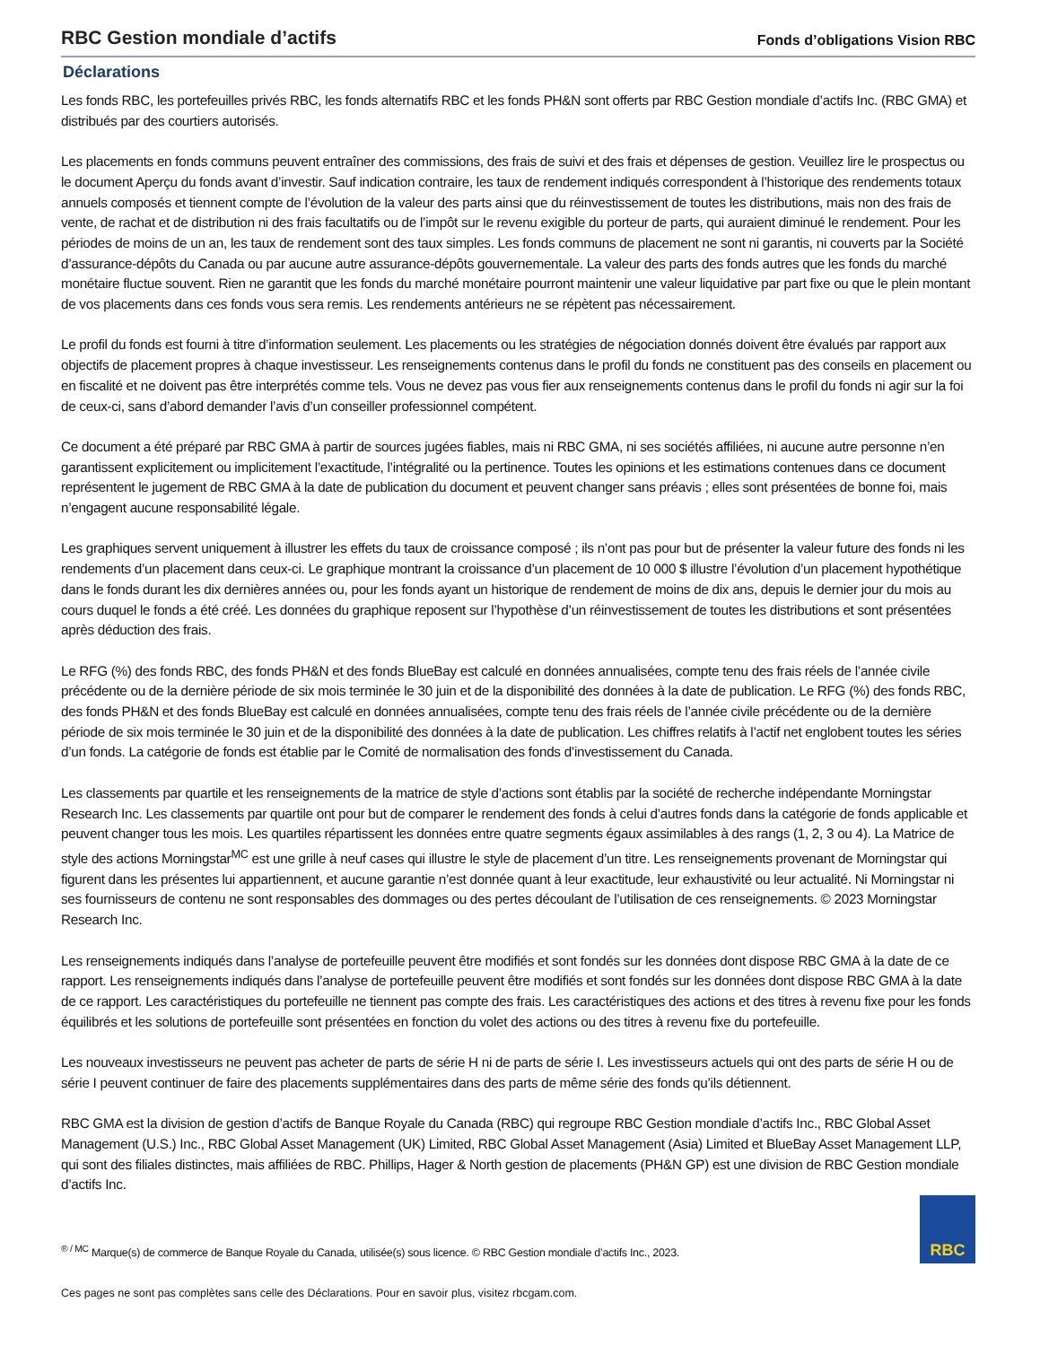RBC Gestion mondiale d’actifs
Fonds d’obligations Vision RBC
Déclarations
Les fonds RBC, les portefeuilles privés RBC, les fonds alternatifs RBC et les fonds PH&N sont offerts par RBC Gestion mondiale d’actifs Inc. (RBC GMA) et distribués par des courtiers autorisés.
Les placements en fonds communs peuvent entraîner des commissions, des frais de suivi et des frais et dépenses de gestion. Veuillez lire le prospectus ou le document Aperçu du fonds avant d’investir. Sauf indication contraire, les taux de rendement indiqués correspondent à l’historique des rendements totaux annuels composés et tiennent compte de l’évolution de la valeur des parts ainsi que du réinvestissement de toutes les distributions, mais non des frais de vente, de rachat et de distribution ni des frais facultatifs ou de l’impôt sur le revenu exigible du porteur de parts, qui auraient diminué le rendement. Pour les périodes de moins de un an, les taux de rendement sont des taux simples. Les fonds communs de placement ne sont ni garantis, ni couverts par la Société d’assurance-dépôts du Canada ou par aucune autre assurance-dépôts gouvernementale. La valeur des parts des fonds autres que les fonds du marché monétaire fluctue souvent. Rien ne garantit que les fonds du marché monétaire pourront maintenir une valeur liquidative par part fixe ou que le plein montant de vos placements dans ces fonds vous sera remis. Les rendements antérieurs ne se répètent pas nécessairement.
Le profil du fonds est fourni à titre d’information seulement. Les placements ou les stratégies de négociation donnés doivent être évalués par rapport aux objectifs de placement propres à chaque investisseur. Les renseignements contenus dans le profil du fonds ne constituent pas des conseils en placement ou en fiscalité et ne doivent pas être interprétés comme tels. Vous ne devez pas vous fier aux renseignements contenus dans le profil du fonds ni agir sur la foi de ceux-ci, sans d’abord demander l’avis d’un conseiller professionnel compétent.
Ce document a été préparé par RBC GMA à partir de sources jugées fiables, mais ni RBC GMA, ni ses sociétés affiliées, ni aucune autre personne n’en garantissent explicitement ou implicitement l’exactitude, l’intégralité ou la pertinence. Toutes les opinions et les estimations contenues dans ce document représentent le jugement de RBC GMA à la date de publication du document et peuvent changer sans préavis ; elles sont présentées de bonne foi, mais n’engagent aucune responsabilité légale.
Les graphiques servent uniquement à illustrer les effets du taux de croissance composé ; ils n’ont pas pour but de présenter la valeur future des fonds ni les rendements d’un placement dans ceux-ci. Le graphique montrant la croissance d’un placement de 10 000 $ illustre l’évolution d’un placement hypothétique dans le fonds durant les dix dernières années ou, pour les fonds ayant un historique de rendement de moins de dix ans, depuis le dernier jour du mois au cours duquel le fonds a été créé. Les données du graphique reposent sur l’hypothèse d’un réinvestissement de toutes les distributions et sont présentées après déduction des frais.
Le RFG (%) des fonds RBC, des fonds PH&N et des fonds BlueBay est calculé en données annualisées, compte tenu des frais réels de l’année civile précédente ou de la dernière période de six mois terminée le 30 juin et de la disponibilité des données à la date de publication. Le RFG (%) des fonds RBC, des fonds PH&N et des fonds BlueBay est calculé en données annualisées, compte tenu des frais réels de l’année civile précédente ou de la dernière période de six mois terminée le 30 juin et de la disponibilité des données à la date de publication. Les chiffres relatifs à l’actif net englobent toutes les séries d’un fonds. La catégorie de fonds est établie par le Comité de normalisation des fonds d’investissement du Canada.
Les classements par quartile et les renseignements de la matrice de style d’actions sont établis par la société de recherche indépendante Morningstar Research Inc. Les classements par quartile ont pour but de comparer le rendement des fonds à celui d’autres fonds dans la catégorie de fonds applicable et peuvent changer tous les mois. Les quartiles répartissent les données entre quatre segments égaux assimilables à des rangs (1, 2, 3 ou 4). La Matrice de style des actions Morningstar<sup>MC</sup> est une grille à neuf cases qui illustre le style de placement d’un titre. Les renseignements provenant de Morningstar qui figurent dans les présentes lui appartiennent, et aucune garantie n’est donnée quant à leur exactitude, leur exhaustivité ou leur actualité. Ni Morningstar ni ses fournisseurs de contenu ne sont responsables des dommages ou des pertes découlant de l’utilisation de ces renseignements. © 2023 Morningstar Research Inc.
Les renseignements indiqués dans l’analyse de portefeuille peuvent être modifiés et sont fondés sur les données dont dispose RBC GMA à la date de ce rapport. Les renseignements indiqués dans l’analyse de portefeuille peuvent être modifiés et sont fondés sur les données dont dispose RBC GMA à la date de ce rapport. Les caractéristiques du portefeuille ne tiennent pas compte des frais. Les caractéristiques des actions et des titres à revenu fixe pour les fonds équilibrés et les solutions de portefeuille sont présentées en fonction du volet des actions ou des titres à revenu fixe du portefeuille.
Les nouveaux investisseurs ne peuvent pas acheter de parts de série H ni de parts de série I. Les investisseurs actuels qui ont des parts de série H ou de série I peuvent continuer de faire des placements supplémentaires dans des parts de même série des fonds qu’ils détiennent.
RBC GMA est la division de gestion d’actifs de Banque Royale du Canada (RBC) qui regroupe RBC Gestion mondiale d’actifs Inc., RBC Global Asset Management (U.S.) Inc., RBC Global Asset Management (UK) Limited, RBC Global Asset Management (Asia) Limited et BlueBay Asset Management LLP, qui sont des filiales distinctes, mais affiliées de RBC. Phillips, Hager & North gestion de placements (PH&N GP) est une division de RBC Gestion mondiale d’actifs Inc.
<sup>® / MC</sup> Marque(s) de commerce de Banque Royale du Canada, utilisée(s) sous licence. © RBC Gestion mondiale d’actifs Inc., 2023.
RBC
Ces pages ne sont pas complètes sans celle des Déclarations. Pour en savoir plus, visitez rbcgam.com.